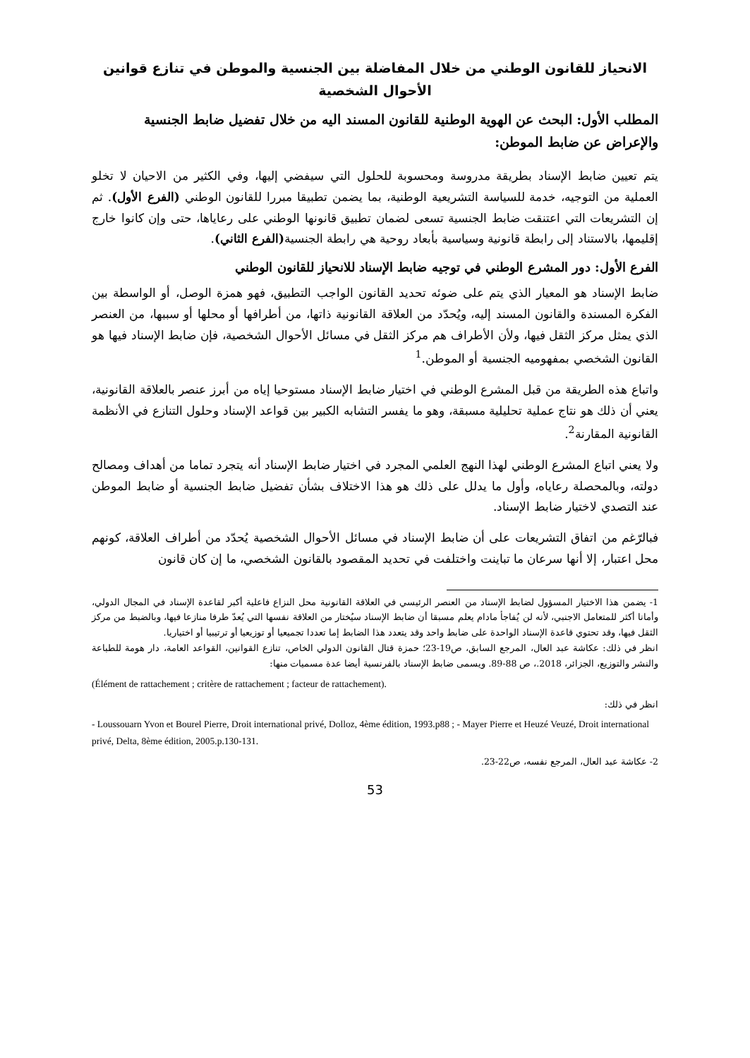الانحياز للقانون الوطني من خلال المفاضلة بين الجنسية والموطن في تنازع قوانين الأحوال الشخصية
المطلب الأول: البحث عن الهوية الوطنية للقانون المسند اليه من خلال تفضيل ضابط الجنسية والإعراض عن ضابط الموطن:
يتم تعيين ضابط الإسناد بطريقة مدروسة ومحسوبة للحلول التي سيفضي إليها، وفي الكثير من الاحيان لا تخلو العملية من التوجيه، خدمة للسياسة التشريعية الوطنية، بما يضمن تطبيقا مبررا للقانون الوطني (الفرع الأول). ثم إن التشريعات التي اعتنقت ضابط الجنسية تسعى لضمان تطبيق قانونها الوطني على رعاياها، حتى وإن كانوا خارج إقليمها، بالاستناد إلى رابطة قانونية وسياسية بأبعاد روحية هي رابطة الجنسية(الفرع الثاني).
الفرع الأول: دور المشرع الوطني في توجيه ضابط الإسناد للانحياز للقانون الوطني
ضابط الإسناد هو المعيار الذي يتم على ضوئه تحديد القانون الواجب التطبيق، فهو همزة الوصل، أو الواسطة بين الفكرة المسندة والقانون المسند إليه، ويُحدّد من العلاقة القانونية ذاتها، من أطرافها أو محلها أو سببها، من العنصر الذي يمثل مركز الثقل فيها، ولأن الأطراف هم مركز الثقل في مسائل الأحوال الشخصية، فإن ضابط الإسناد فيها هو القانون الشخصي بمفهوميه الجنسية أو الموطن.<sup>1</sup>
واتباع هذه الطريقة من قبل المشرع الوطني في اختيار ضابط الإسناد مستوحيا إياه من أبرز عنصر بالعلاقة القانونية، يعني أن ذلك هو نتاج عملية تحليلية مسبقة، وهو ما يفسر التشابه الكبير بين قواعد الإسناد وحلول التنازع في الأنظمة القانونية المقارنة<sup>2</sup>.
ولا يعني اتباع المشرع الوطني لهذا النهج العلمي المجرد في اختيار ضابط الإسناد أنه يتجرد تماما من أهداف ومصالح دولته، وبالمحصلة رعاياه، وأول ما يدلل على ذلك هو هذا الاختلاف بشأن تفضيل ضابط الجنسية أو ضابط الموطن عند التصدي لاختيار ضابط الإسناد.
فبالرّغم من اتفاق التشريعات على أن ضابط الإسناد في مسائل الأحوال الشخصية يُحدّد من أطراف العلاقة، كونهم محل اعتبار، إلا أنها سرعان ما تباينت واختلفت في تحديد المقصود بالقانون الشخصي، ما إن كان قانون
1- يضمن هذا الاختيار المسؤول لضابط الإسناد من العنصر الرئيسي في العلاقة القانونية محل النزاع فاعلية أكبر لقاعدة الإسناد في المجال الدولي، وأمانا أكثر للمتعامل الاجنبي، لأنه لن يُفاجأ مادام يعلم مسبقا أن ضابط الإسناد سيُختار من العلاقة نفسها التي يُعدّ طرفا منازعا فيها، وبالضبط من مركز الثقل فيها، وقد تحتوي قاعدة الإسناد الواحدة على ضابط واحد وقد يتعدد هذا الضابط إما تعددا تجميعيا أو توزيعيا أو ترتيبيا أو اختياريا.
انظر في ذلك: عكاشة عبد العال، المرجع السابق، ص19-23؛ حمزة قتال القانون الدولي الخاص، تنازع القوانين، القواعد العامة، دار هومة للطباعة والنشر والتوزيع، الجزائر، 2018.، ص 88-89. ويسمى ضابط الإسناد بالفرنسية أيضا عدة مسميات منها:
(Élément de rattachement ; critère de rattachement ; facteur de rattachement).
انظر في ذلك:
- Loussouarn Yvon et Bourel Pierre, Droit international privé, Dolloz, 4ème édition, 1993.p88 ; - Mayer Pierre et Heuzé Veuzé, Droit international privé, Delta, 8ème édition, 2005.p.130-131.
2- عكاشة عبد العال، المرجع نفسه، ص22-23.
53